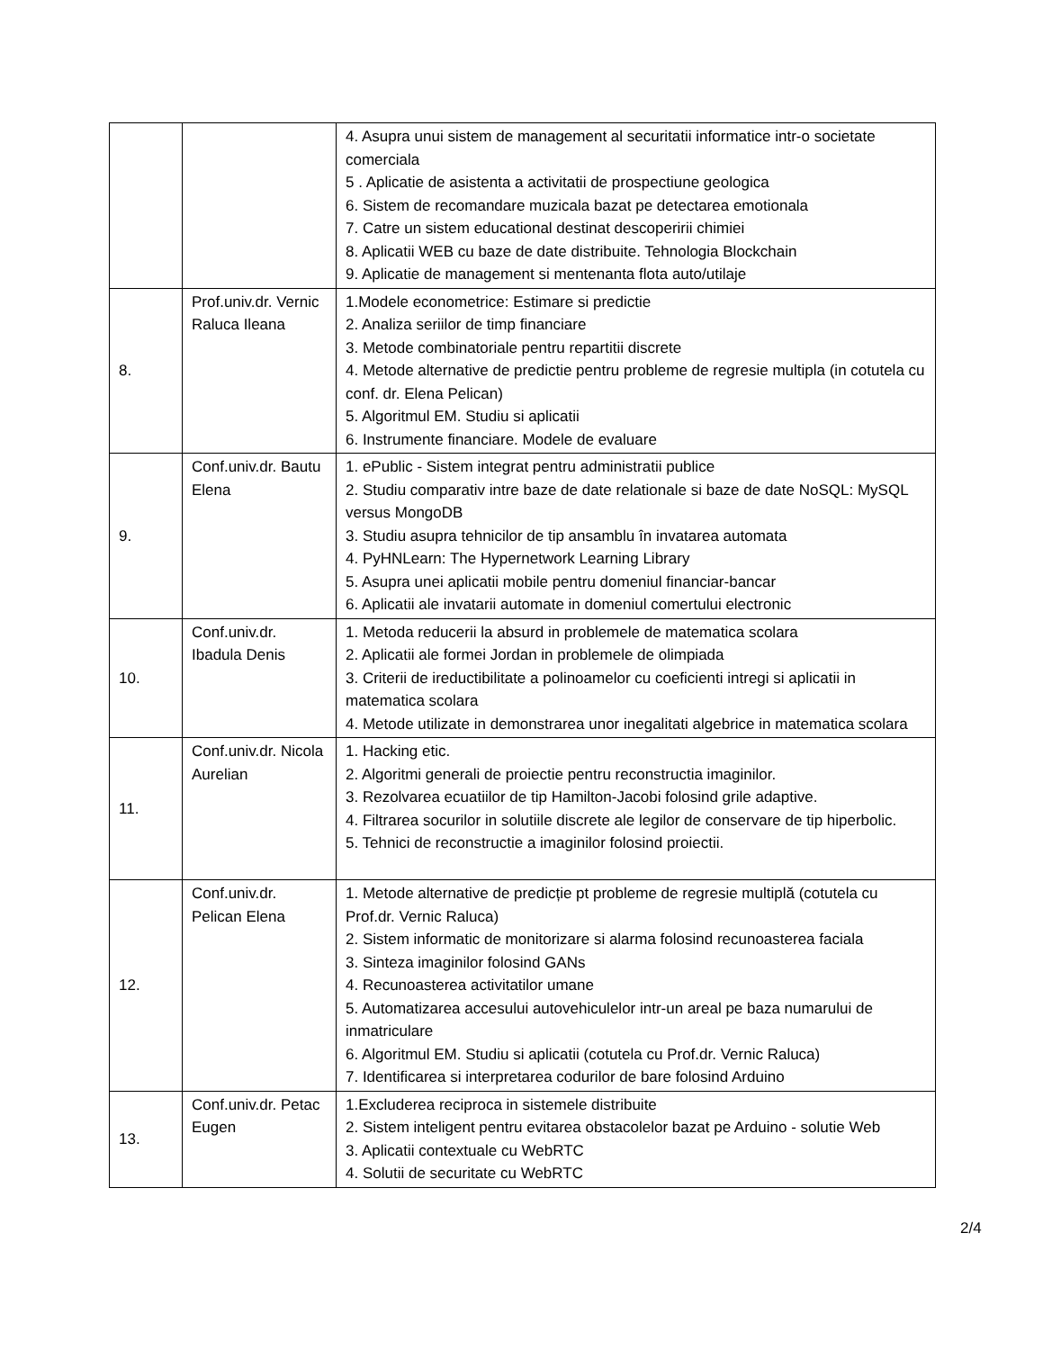| | | 4. Asupra unui sistem de management al securitatii informatice intr-o societate comerciala 5 . Aplicatie de asistenta a activitatii de prospectiune geologica 6. Sistem de recomandare muzicala bazat pe detectarea emotionala 7. Catre un sistem educational destinat descoperirii chimiei 8. Aplicatii WEB cu baze de date distribuite. Tehnologia Blockchain 9. Aplicatie de management si mentenanta flota auto/utilaje |
| 8. | Prof.univ.dr. Vernic Raluca Ileana | 1.Modele econometrice: Estimare si predictie 2. Analiza seriilor de timp financiare 3. Metode combinatoriale pentru repartitii discrete 4. Metode alternative de predictie pentru probleme de regresie multipla (in cotutela cu conf. dr. Elena Pelican) 5. Algoritmul EM. Studiu si aplicatii 6. Instrumente financiare. Modele de evaluare |
| 9. | Conf.univ.dr. Bautu Elena | 1. ePublic - Sistem integrat pentru administratii publice 2. Studiu comparativ intre baze de date relationale si baze de date NoSQL: MySQL versus MongoDB 3. Studiu asupra tehnicilor de tip ansamblu în invatarea automata 4. PyHNLearn: The Hypernetwork Learning Library 5. Asupra unei aplicatii mobile pentru domeniul financiar-bancar 6. Aplicatii ale invatarii automate in domeniul comertului electronic |
| 10. | Conf.univ.dr. Ibadula Denis | 1. Metoda reducerii la absurd in problemele de matematica scolara 2. Aplicatii ale formei Jordan in problemele de olimpiada 3. Criterii de ireductibilitate a polinoamelor cu coeficienti intregi si aplicatii in matematica scolara 4. Metode utilizate in demonstrarea unor inegalitati algebrice in matematica scolara |
| 11. | Conf.univ.dr. Nicola Aurelian | 1. Hacking etic. 2. Algoritmi generali de proiectie pentru reconstructia imaginilor. 3. Rezolvarea ecuatiilor de tip Hamilton-Jacobi folosind grile adaptive. 4. Filtrarea socurilor in solutiile discrete ale legilor de conservare de tip hiperbolic. 5. Tehnici de reconstructie a imaginilor folosind proiectii. |
| 12. | Conf.univ.dr. Pelican Elena | 1. Metode alternative de predicție pt probleme de regresie multiplă (cotutela cu Prof.dr. Vernic Raluca) 2. Sistem informatic de monitorizare si alarma folosind recunoasterea faciala 3. Sinteza imaginilor folosind GANs 4. Recunoasterea activitatilor umane 5. Automatizarea accesului autovehiculelor intr-un areal pe baza numarului de inmatriculare 6. Algoritmul EM. Studiu si aplicatii (cotutela cu Prof.dr. Vernic Raluca) 7. Identificarea si interpretarea codurilor de bare folosind Arduino |
| 13. | Conf.univ.dr. Petac Eugen | 1.Excluderea reciproca in sistemele distribuite 2. Sistem inteligent pentru evitarea obstacolelor bazat pe Arduino - solutie Web 3. Aplicatii contextuale cu WebRTC 4. Solutii de securitate cu WebRTC |
2/4